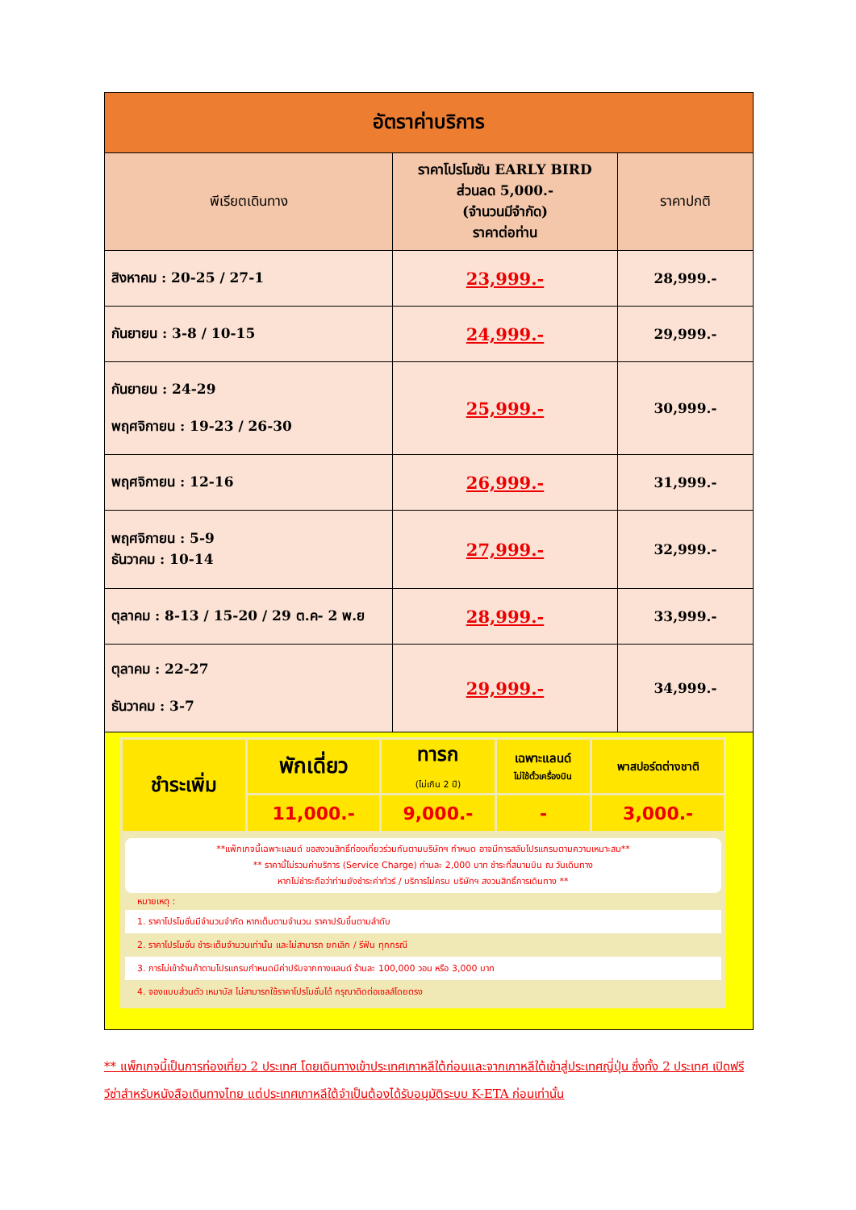| อัตราค่าบริการ | | |
| พีเรียตเดินทาง | ราคาโปรโมชัน EARLY BIRD ส่วนลด 5,000.- (จำนวนมีจำกัด) ราคาต่อท่าน | ราคาปกติ |
| สิงหาคม : 20-25 / 27-1 | 23,999.- | 28,999.- |
| กันยายน : 3-8 / 10-15 | 24,999.- | 29,999.- |
| กันยายน : 24-29 พฤศจิกายน : 19-23 / 26-30 | 25,999.- | 30,999.- |
| พฤศจิกายน : 12-16 | 26,999.- | 31,999.- |
| พฤศจิกายน : 5-9 ธันวาคม : 10-14 | 27,999.- | 32,999.- |
| ตุลาคม : 8-13 / 15-20 / 29 ต.ค- 2 พ.ย | 28,999.- | 33,999.- |
| ตุลาคม : 22-27 ธันวาคม : 3-7 | 29,999.- | 34,999.- |
| ชำระเพิ่ม | พักเดี่ยว | ทารก (ไม่เกิน 2 ปี) | เฉพาะแลนด์ ไม่ใช้ตั๋วเครื่องบิน | พาสปอร์ตต่างชาติ |
| | 11,000.- | 9,000.- | - | 3,000.- |
**แพ็กเกจนี้เฉพาะแลนด์ ขอสงวนสิทธิ์ท่องเที่ยวร่วมกันตามบริษัทฯ กำหนด อาจมีการสลับโปรแกรมตามความเหมาะสม**
** ราคานี้ไม่รวมค่าบริการ (Service Charge) ท่านละ 2,000 บาท ชำระที่สนามบิน ณ วันเดินทาง
หากไม่ชำระถือว่าท่านยังชำระค่าทัวร์ / บริการไม่ครบ บริษัทฯ สงวนสิทธิ์การเดินทาง **
หมายเหตุ :
1. ราคาโปรโมชั่นมีจำนวนจำกัด หากเต็มตามจำนวน ราคาปรับขึ้นตามลำดับ
2. ราคาโปรโมชั่น ชำระเต็มจำนวนเท่านั้น และไม่สามารถ ยกเลิก / รีฟัน ทุกกรณี
3. การไม่เข้าร้านค้าตามโปรแกรมกำหนดมีค่าปรับจากทางแลนด์ ร้านละ 100,000 วอน หรือ 3,000 บาท
4. จองแบบส่วนตัว เหมาบัส ไม่สามารถใช้ราคาโปรโมชั่นได้ กรุณาติดต่อเซลส์โดยตรง
** แพ็กเกจนี้เป็นการท่องเที่ยว 2 ประเทศ โดยเดินทางเข้าประเทศเกาหลีใต้ก่อนและจากเกาหลีใต้เข้าสู่ประเทศญี่ปุ่น ซึ่งทั้ง 2 ประเทศ เปิดฟรีวีซ่าสำหรับหนังสือเดินทางไทย แต่ประเทศเกาหลีใต้จำเป็นต้องได้รับอนุมัติระบบ K-ETA ก่อนเท่านั้น